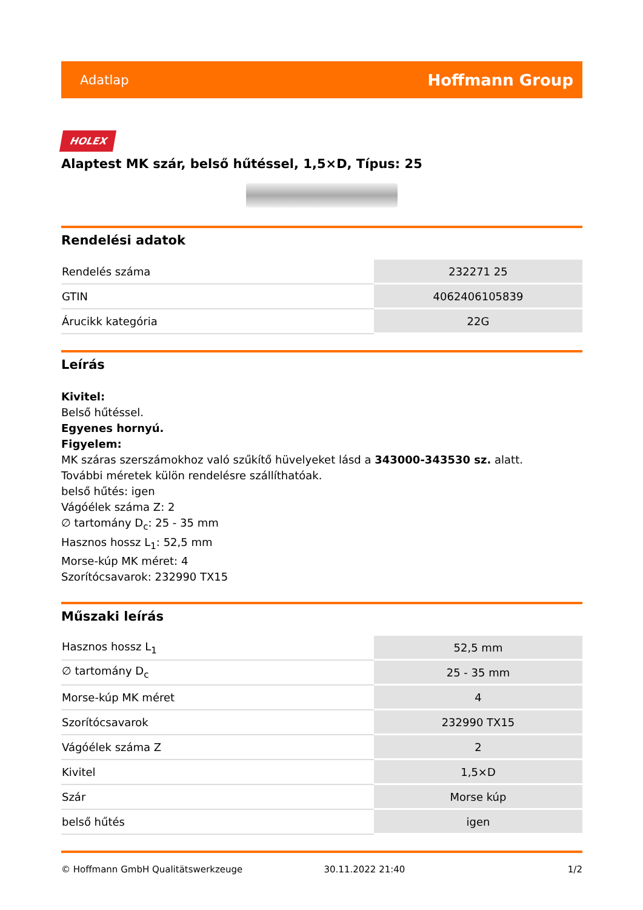Adatlap Hoffmann Group
HOLEX
Alaptest MK szár, belső hűtéssel, 1,5×D, Típus: 25
Rendelési adatok
| Rendelés száma | 232271 25 |
| GTIN | 4062406105839 |
| Árucikk kategória | 22G |
Leírás
Kivitel:
Belső hűtéssel.
Egyenes hornyú.
Figyelem:
MK száras szerszámokhoz való szűkítő hüvelyeket lásd a 343000-343530 sz. alatt.
További méretek külön rendelésre szállíthatóak.
belső hűtés: igen
Vágóélek száma Z: 2
∅ tartomány D<sub>c</sub>: 25 - 35 mm
Hasznos hossz L<sub>1</sub>: 52,5 mm
Morse-kúp MK méret: 4
Szorítócsavarok: 232990 TX15
Műszaki leírás
| Hasznos hossz L<sub>1</sub> | 52,5 mm |
| ∅ tartomány D<sub>c</sub> | 25 - 35 mm |
| Morse-kúp MK méret | 4 |
| Szorítócsavarok | 232990 TX15 |
| Vágóélek száma Z | 2 |
| Kivitel | 1,5×D |
| Szár | Morse kúp |
| belső hűtés | igen |
© Hoffmann GmbH Qualitätswerkzeuge 30.11.2022 21:40 1/2